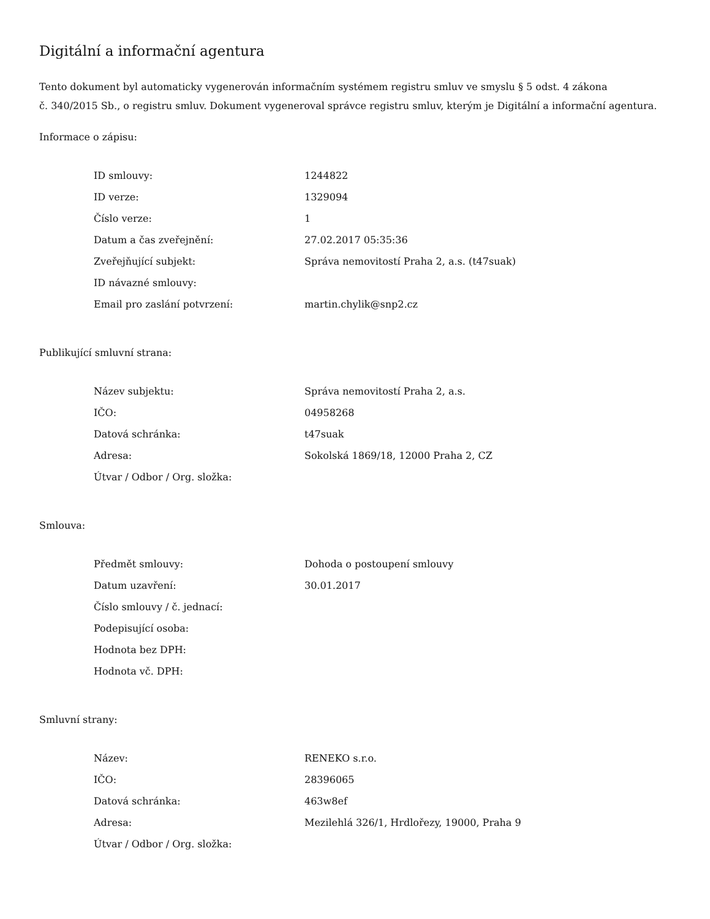Digitální a informační agentura
Tento dokument byl automaticky vygenerován informačním systémem registru smluv ve smyslu § 5 odst. 4 zákona
č. 340/2015 Sb., o registru smluv. Dokument vygeneroval správce registru smluv, kterým je Digitální a informační agentura.
Informace o zápisu:
| ID smlouvy: | 1244822 |
| ID verze: | 1329094 |
| Číslo verze: | 1 |
| Datum a čas zveřejnění: | 27.02.2017 05:35:36 |
| Zveřejňující subjekt: | Správa nemovitostí Praha 2, a.s. (t47suak) |
| ID návazné smlouvy: | |
| Email pro zaslání potvrzení: | martin.chylik@snp2.cz |
Publikující smluvní strana:
| Název subjektu: | Správa nemovitostí Praha 2, a.s. |
| IČO: | 04958268 |
| Datová schránka: | t47suak |
| Adresa: | Sokolská 1869/18, 12000 Praha 2, CZ |
| Útvar / Odbor / Org. složka: | |
Smlouva:
| Předmět smlouvy: | Dohoda o postoupení smlouvy |
| Datum uzavření: | 30.01.2017 |
| Číslo smlouvy / č. jednací: | |
| Podepisující osoba: | |
| Hodnota bez DPH: | |
| Hodnota vč. DPH: | |
Smluvní strany:
| Název: | RENEKO s.r.o. |
| IČO: | 28396065 |
| Datová schránka: | 463w8ef |
| Adresa: | Mezilehlá 326/1, Hrdlořezy, 19000, Praha 9 |
| Útvar / Odbor / Org. složka: | |